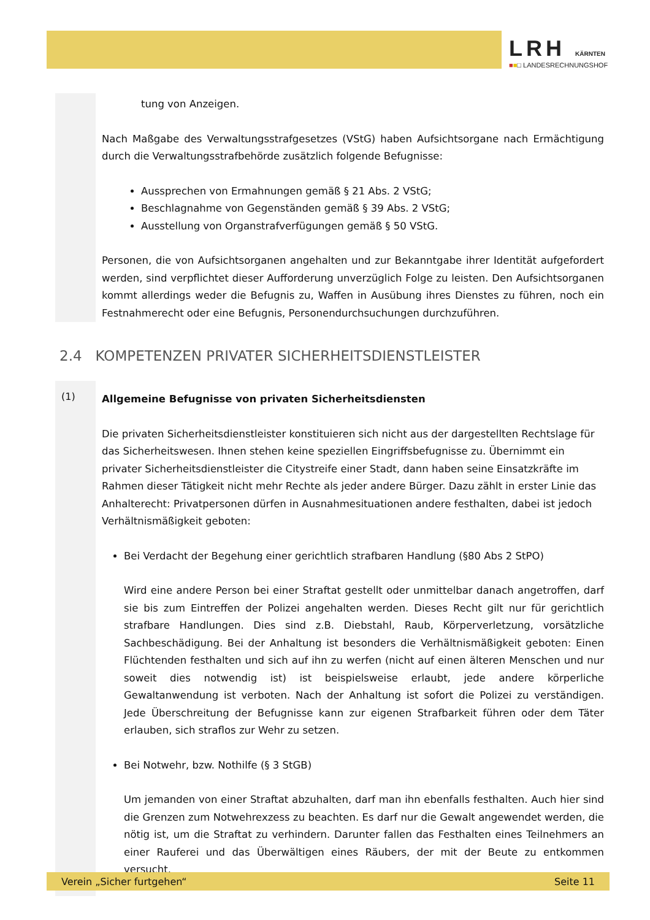LRH KÄRNTEN
■■□ LANDESRECHNUNGSHOF
tung von Anzeigen.
Nach Maßgabe des Verwaltungsstrafgesetzes (VStG) haben Aufsichtsorgane nach Ermächtigung durch die Verwaltungsstrafbehörde zusätzlich folgende Befugnisse:
Aussprechen von Ermahnungen gemäß § 21 Abs. 2 VStG;
Beschlagnahme von Gegenständen gemäß § 39 Abs. 2 VStG;
Ausstellung von Organstrafverfügungen gemäß § 50 VStG.
Personen, die von Aufsichtsorganen angehalten und zur Bekanntgabe ihrer Identität aufgefordert werden, sind verpflichtet dieser Aufforderung unverzüglich Folge zu leisten. Den Aufsichtsorganen kommt allerdings weder die Befugnis zu, Waffen in Ausübung ihres Dienstes zu führen, noch ein Festnahmerecht oder eine Befugnis, Personendurchsuchungen durchzuführen.
2.4 KOMPETENZEN PRIVATER SICHERHEITSDIENSTLEISTER
(1)
Allgemeine Befugnisse von privaten Sicherheitsdiensten
Die privaten Sicherheitsdienstleister konstituieren sich nicht aus der dargestellten Rechtslage für das Sicherheitswesen. Ihnen stehen keine speziellen Eingriffsbefugnisse zu. Übernimmt ein privater Sicherheitsdienstleister die Citystreife einer Stadt, dann haben seine Einsatzkräfte im Rahmen dieser Tätigkeit nicht mehr Rechte als jeder andere Bürger. Dazu zählt in erster Linie das Anhalterecht: Privatpersonen dürfen in Ausnahmesituationen andere festhalten, dabei ist jedoch Verhältnismäßigkeit geboten:
Bei Verdacht der Begehung einer gerichtlich strafbaren Handlung (§80 Abs 2 StPO)
Wird eine andere Person bei einer Straftat gestellt oder unmittelbar danach angetroffen, darf sie bis zum Eintreffen der Polizei angehalten werden. Dieses Recht gilt nur für gerichtlich strafbare Handlungen. Dies sind z.B. Diebstahl, Raub, Körperverletzung, vorsätzliche Sachbeschädigung. Bei der Anhaltung ist besonders die Verhältnismäßigkeit geboten: Einen Flüchtenden festhalten und sich auf ihn zu werfen (nicht auf einen älteren Menschen und nur soweit dies notwendig ist) ist beispielsweise erlaubt, jede andere körperliche Gewaltanwendung ist verboten. Nach der Anhaltung ist sofort die Polizei zu verständigen. Jede Überschreitung der Befugnisse kann zur eigenen Strafbarkeit führen oder dem Täter erlauben, sich straflos zur Wehr zu setzen.
Bei Notwehr, bzw. Nothilfe (§ 3 StGB)
Um jemanden von einer Straftat abzuhalten, darf man ihn ebenfalls festhalten. Auch hier sind die Grenzen zum Notwehrexzess zu beachten. Es darf nur die Gewalt angewendet werden, die nötig ist, um die Straftat zu verhindern. Darunter fallen das Festhalten eines Teilnehmers an einer Rauferei und das Überwältigen eines Räubers, der mit der Beute zu entkommen versucht.
Verein „Sicher furtgehen“ Seite 11